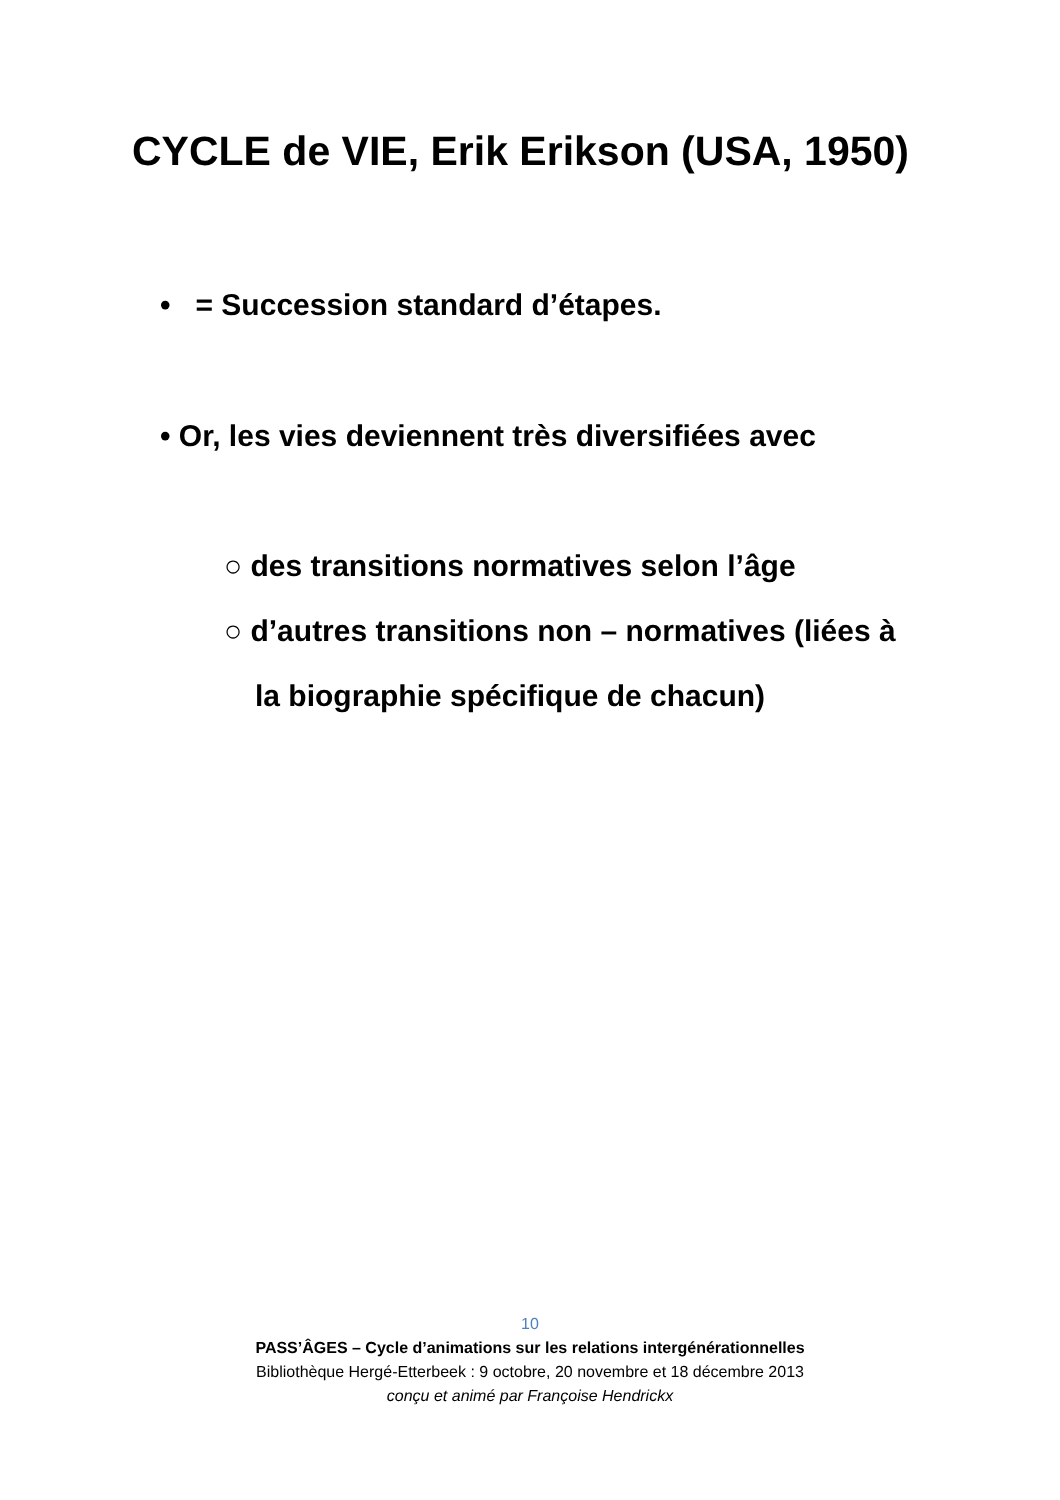CYCLE de VIE, Erik Erikson (USA, 1950)
• = Succession standard d’étapes.
• Or, les vies deviennent très diversifiées avec
○ des transitions normatives selon l’âge
○ d’autres transitions non – normatives (liées à
la biographie spécifique de chacun)
10
PASS’ÂGES – Cycle d’animations sur les relations intergénérationnelles
Bibliothèque Hergé-Etterbeek : 9 octobre, 20 novembre et 18 décembre 2013
conçu et animé par Françoise Hendrickx